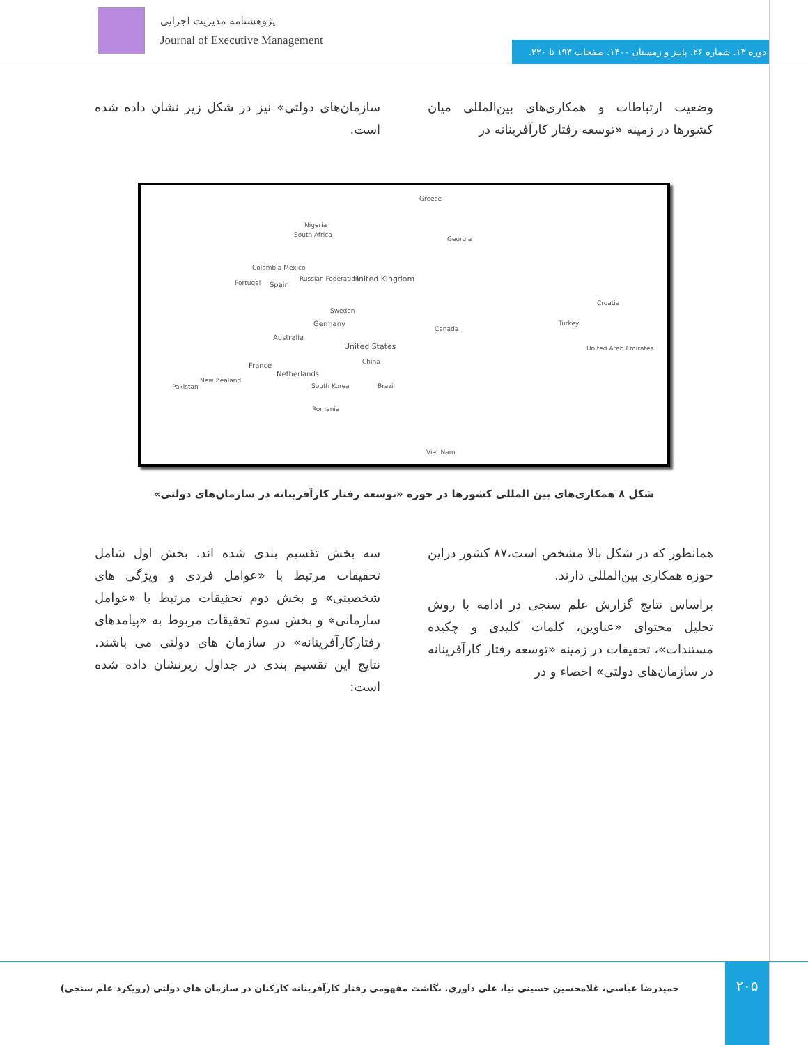پژوهشنامه مدیریت اجرایی
Journal of Executive Management
دوره ۱۳. شماره ۲۶. پاییز و زمستان ۱۴۰۰. صفحات ۱۹۳ تا ۲۲۰.
وضعیت ارتباطات و همکاری‌های بین‌المللی میان کشورها در زمینه «توسعه رفتار کارآفرینانه در
سازمان‌های دولتی» نیز در شکل زیر نشان داده شده است.
Greece
Nigeria
South Africa
Georgia
Colombia Mexico
Russian Federation United Kingdom Portugal Spain
Croatia
Germany
Sweden
Turkey
Australia
Canada
United States United Arab Emirates
France
Netherlands
China
New Zealand
Pakistan South Korea Brazil
Romania
Viet Nam
شکل ۸ همکاری‌های بین المللی کشورها در حوزه «توسعه رفتار کارآفرینانه در سازمان‌های دولتی»
همانطور که در شکل بالا مشخص است،۸۷ کشور دراین حوزه همکاری بین‌المللی دارند.
براساس نتایج گزارش علم سنجی در ادامه با روش تحلیل محتوای «عناوین، کلمات کلیدی و چکیده مستندات»، تحقیقات در زمینه «توسعه رفتار کارآفرینانه در سازمان‌های دولتی» احصاء و در
سه بخش تقسیم بندی شده اند. بخش اول شامل تحقیقات مرتبط با «عوامل فردی و ویژگی های شخصیتی» و بخش دوم تحقیقات مرتبط با «عوامل سازمانی» و بخش سوم تحقیقات مربوط به «پیامدهای رفتارکارآفرینانه» در سازمان های دولتی می باشند. نتایج این تقسیم بندی در جداول زیرنشان داده شده است:
۲۰۵
حمیدرضا عباسی، غلامحسین حسینی نیا، علی داوری. نگاشت مفهومی رفتار کارآفرینانه کارکنان در سازمان های دولتی (رویکرد علم سنجی)